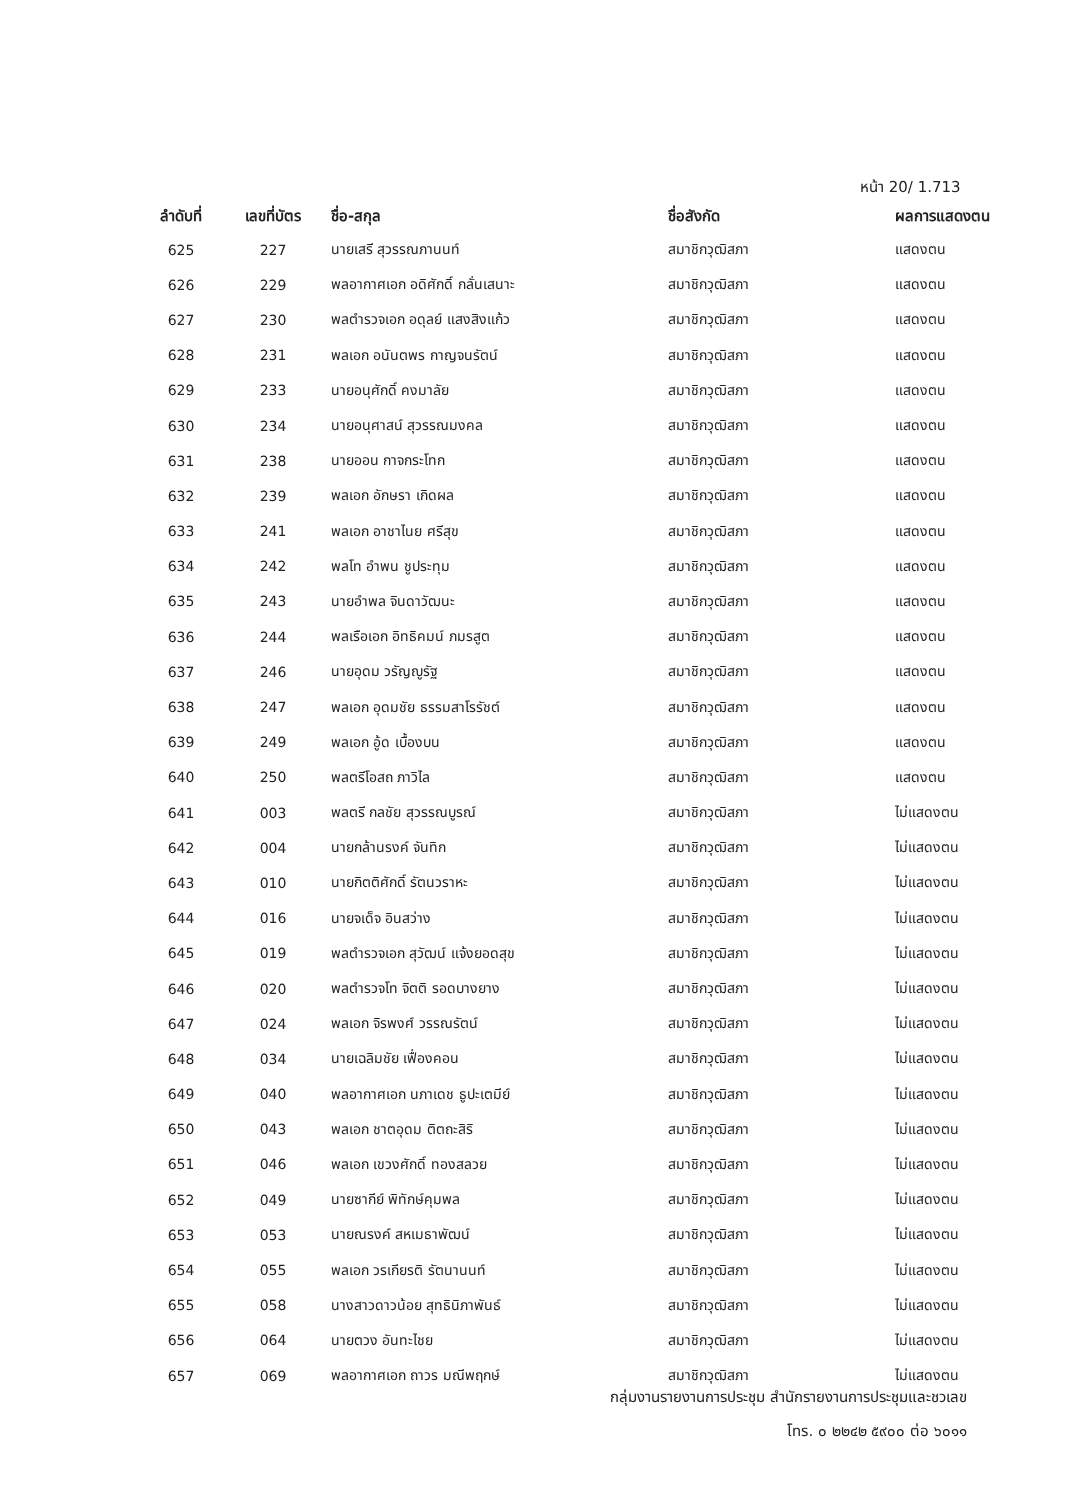หน้า 20/ 1.713
| ลำดับที่ | เลขที่บัตร | ชื่อ-สกุล | ชื่อสังกัด | ผลการแสดงตน |
| --- | --- | --- | --- | --- |
| 625 | 227 | นายเสรี สุวรรณภานนท์ | สมาชิกวุฒิสภา | แสดงตน |
| 626 | 229 | พลอากาศเอก อดิศักดิ์ กลั่นเสนาะ | สมาชิกวุฒิสภา | แสดงตน |
| 627 | 230 | พลตำรวจเอก อดุลย์ แสงสิงแก้ว | สมาชิกวุฒิสภา | แสดงตน |
| 628 | 231 | พลเอก อนันตพร กาญจนรัตน์ | สมาชิกวุฒิสภา | แสดงตน |
| 629 | 233 | นายอนุศักดิ์ คงมาลัย | สมาชิกวุฒิสภา | แสดงตน |
| 630 | 234 | นายอนุศาสน์ สุวรรณมงคล | สมาชิกวุฒิสภา | แสดงตน |
| 631 | 238 | นายออน กาจกระโทก | สมาชิกวุฒิสภา | แสดงตน |
| 632 | 239 | พลเอก อักษรา เกิดผล | สมาชิกวุฒิสภา | แสดงตน |
| 633 | 241 | พลเอก อาชาไนย ศรีสุข | สมาชิกวุฒิสภา | แสดงตน |
| 634 | 242 | พลโท อำพน ชูประทุม | สมาชิกวุฒิสภา | แสดงตน |
| 635 | 243 | นายอำพล จินดาวัฒนะ | สมาชิกวุฒิสภา | แสดงตน |
| 636 | 244 | พลเรือเอก อิทธิคมน์ ภมรสูต | สมาชิกวุฒิสภา | แสดงตน |
| 637 | 246 | นายอุดม วรัญญูรัฐ | สมาชิกวุฒิสภา | แสดงตน |
| 638 | 247 | พลเอก อุดมชัย ธรรมสาโรรัชต์ | สมาชิกวุฒิสภา | แสดงตน |
| 639 | 249 | พลเอก อู้ด เบื้องบน | สมาชิกวุฒิสภา | แสดงตน |
| 640 | 250 | พลตรีโอสถ ภาวิไล | สมาชิกวุฒิสภา | แสดงตน |
| 641 | 003 | พลตรี กลชัย สุวรรณบูรณ์ | สมาชิกวุฒิสภา | ไม่แสดงตน |
| 642 | 004 | นายกล้านรงค์ จันทิก | สมาชิกวุฒิสภา | ไม่แสดงตน |
| 643 | 010 | นายกิตติศักดิ์ รัตนวราหะ | สมาชิกวุฒิสภา | ไม่แสดงตน |
| 644 | 016 | นายจเด็จ อินสว่าง | สมาชิกวุฒิสภา | ไม่แสดงตน |
| 645 | 019 | พลตำรวจเอก สุวัฒน์ แจ้งยอดสุข | สมาชิกวุฒิสภา | ไม่แสดงตน |
| 646 | 020 | พลตำรวจโท จิตติ รอดบางยาง | สมาชิกวุฒิสภา | ไม่แสดงตน |
| 647 | 024 | พลเอก จิรพงศ์ วรรณรัตน์ | สมาชิกวุฒิสภา | ไม่แสดงตน |
| 648 | 034 | นายเฉลิมชัย เฟื่องคอน | สมาชิกวุฒิสภา | ไม่แสดงตน |
| 649 | 040 | พลอากาศเอก นภาเดช ธูปะเตมีย์ | สมาชิกวุฒิสภา | ไม่แสดงตน |
| 650 | 043 | พลเอก ชาตอุดม ติตถะสิริ | สมาชิกวุฒิสภา | ไม่แสดงตน |
| 651 | 046 | พลเอก เขวงศักดิ์ ทองสลวย | สมาชิกวุฒิสภา | ไม่แสดงตน |
| 652 | 049 | นายซากีย์ พิทักษ์คุมพล | สมาชิกวุฒิสภา | ไม่แสดงตน |
| 653 | 053 | นายณรงค์ สหเมธาพัฒน์ | สมาชิกวุฒิสภา | ไม่แสดงตน |
| 654 | 055 | พลเอก วรเกียรติ รัตนานนท์ | สมาชิกวุฒิสภา | ไม่แสดงตน |
| 655 | 058 | นางสาวดาวน้อย สุทธินิภาพันธ์ | สมาชิกวุฒิสภา | ไม่แสดงตน |
| 656 | 064 | นายตวง อันทะไชย | สมาชิกวุฒิสภา | ไม่แสดงตน |
| 657 | 069 | พลอากาศเอก ถาวร มณีพฤกษ์ | สมาชิกวุฒิสภา | ไม่แสดงตน |
กลุ่มงานรายงานการประชุม สำนักรายงานการประชุมและชวเลข
โทร. ๐ ๒๒๔๒ ๕๙๐๐ ต่อ ๖๐๑๑